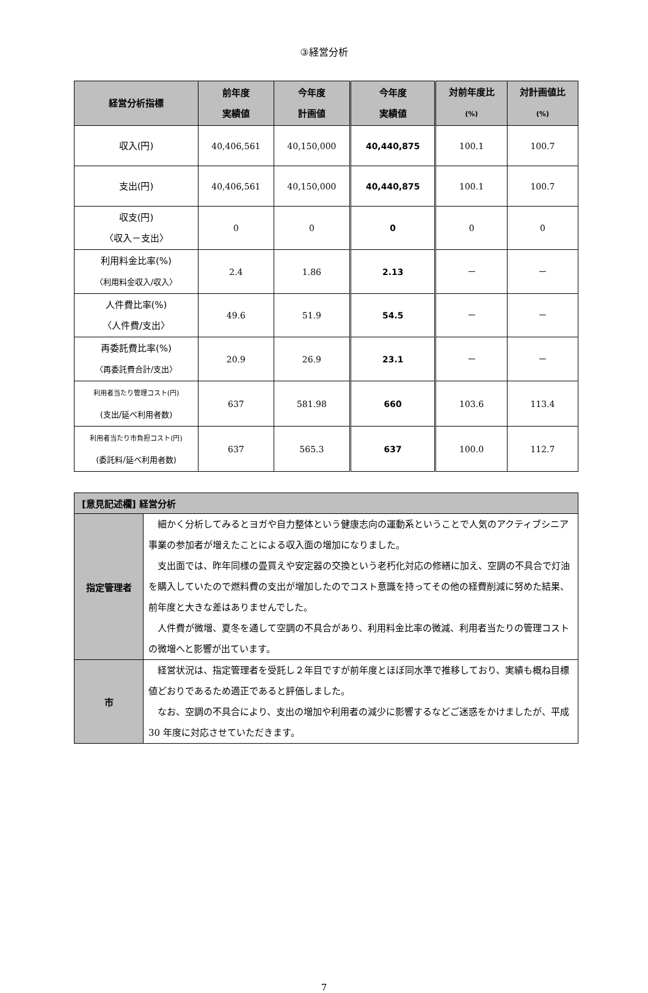③経営分析
| 経営分析指標 | 前年度 実績値 | 今年度 計画値 | 今年度 実績値 | 対前年度比 (%) | 対計画値比 (%) |
| --- | --- | --- | --- | --- | --- |
| 収入(円) | 40,406,561 | 40,150,000 | 40,440,875 | 100.1 | 100.7 |
| 支出(円) | 40,406,561 | 40,150,000 | 40,440,875 | 100.1 | 100.7 |
| 収支(円) 〈収入－支出〉 | 0 | 0 | 0 | 0 | 0 |
| 利用料金比率(%) 〈利用料金収入/収入〉 | 2.4 | 1.86 | 2.13 | － | － |
| 人件費比率(%) 〈人件費/支出〉 | 49.6 | 51.9 | 54.5 | － | － |
| 再委託費比率(%) 〈再委託費合計/支出〉 | 20.9 | 26.9 | 23.1 | － | － |
| 利用者当たり管理コスト(円) (支出/延べ利用者数) | 637 | 581.98 | 660 | 103.6 | 113.4 |
| 利用者当たり市負担コスト(円) (委託料/延べ利用者数) | 637 | 565.3 | 637 | 100.0 | 112.7 |
| [意見記述欄] 経営分析 | |
| --- | --- |
| 指定管理者 | 細かく分析してみるとヨガや自力整体という健康志向の運動系ということで人気のアクティブシニア事業の参加者が増えたことによる収入面の増加になりました。 支出面では、昨年同様の畳買えや安定器の交換という老朽化対応の修繕に加え、空調の不具合で灯油を購入していたので燃料費の支出が増加したのでコスト意識を持ってその他の経費削減に努めた結果、前年度と大きな差はありませんでした。 人件費が微増、夏冬を通して空調の不具合があり、利用料金比率の微減、利用者当たりの管理コストの微増へと影響が出ています。 |
| 市 | 経営状況は、指定管理者を受託し２年目ですが前年度とほぼ同水準で推移しており、実績も概ね目標値どおりであるため適正であると評価しました。 なお、空調の不具合により、支出の増加や利用者の減少に影響するなどご迷惑をかけましたが、平成 30 年度に対応させていただきます。 |
7